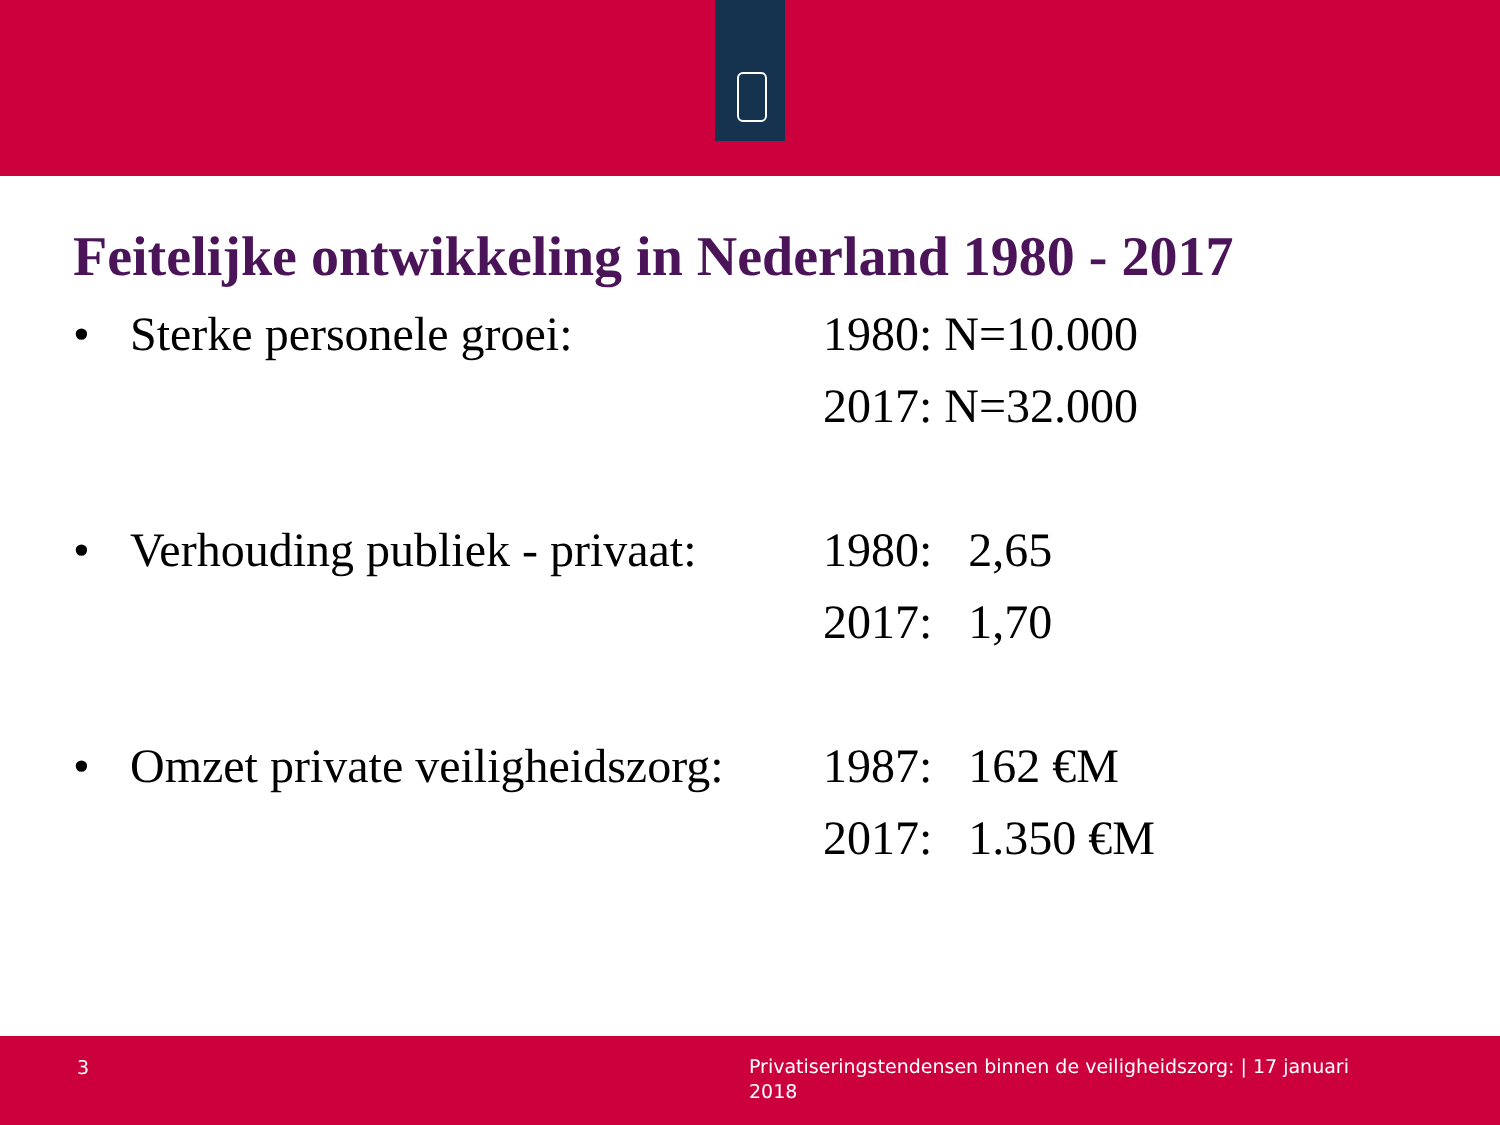Feitelijke ontwikkeling in Nederland 1980 - 2017
• Sterke personele groei: 1980: N=10.000
2017: N=32.000
• Verhouding publiek - privaat:
1980: 2,65
2017: 1,70
• Omzet private veiligheidszorg:
1987: 162 €M
2017: 1.350 €M
3
Privatiseringstendensen binnen de veiligheidszorg: | 17 januari 2018